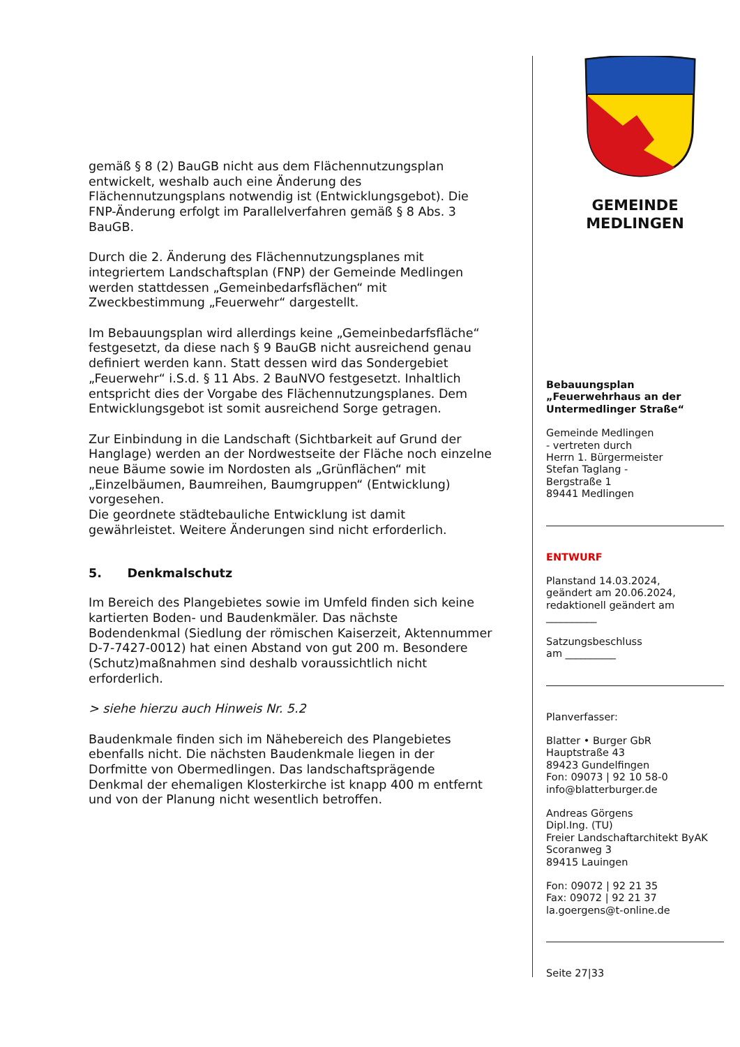gemäß § 8 (2) BauGB nicht aus dem Flächennutzungsplan entwickelt, weshalb auch eine Änderung des Flächennutzungsplans notwendig ist (Entwicklungsgebot). Die FNP-Änderung erfolgt im Parallelverfahren gemäß § 8 Abs. 3 BauGB.
Durch die 2. Änderung des Flächennutzungsplanes mit integriertem Landschaftsplan (FNP) der Gemeinde Medlingen werden stattdessen „Gemeinbedarfsflächen“ mit Zweckbestimmung „Feuerwehr“ dargestellt.
Im Bebauungsplan wird allerdings keine „Gemeinbedarfsfläche“ festgesetzt, da diese nach § 9 BauGB nicht ausreichend genau definiert werden kann. Statt dessen wird das Sondergebiet „Feuerwehr“ i.S.d. § 11 Abs. 2 BauNVO festgesetzt. Inhaltlich entspricht dies der Vorgabe des Flächennutzungsplanes. Dem Entwicklungsgebot ist somit ausreichend Sorge getragen.
Zur Einbindung in die Landschaft (Sichtbarkeit auf Grund der Hanglage) werden an der Nordwestseite der Fläche noch einzelne neue Bäume sowie im Nordosten als „Grünflächen“ mit „Einzelbäumen, Baumreihen, Baumgruppen“ (Entwicklung) vorgesehen.
Die geordnete städtebauliche Entwicklung ist damit gewährleistet. Weitere Änderungen sind nicht erforderlich.
5. Denkmalschutz
Im Bereich des Plangebietes sowie im Umfeld finden sich keine kartierten Boden- und Baudenkmäler. Das nächste Bodendenkmal (Siedlung der römischen Kaiserzeit, Aktennummer D-7-7427-0012) hat einen Abstand von gut 200 m. Besondere (Schutz)maßnahmen sind deshalb voraussichtlich nicht erforderlich.
> siehe hierzu auch Hinweis Nr. 5.2
Baudenkmale finden sich im Nähebereich des Plangebietes ebenfalls nicht. Die nächsten Baudenkmale liegen in der Dorfmitte von Obermedlingen. Das landschaftsprägende Denkmal der ehemaligen Klosterkirche ist knapp 400 m entfernt und von der Planung nicht wesentlich betroffen.
GEMEINDE
MEDLINGEN
Bebauungsplan
„Feuerwehrhaus an der Untermedlinger Straße“
Gemeinde Medlingen
- vertreten durch
Herrn 1. Bürgermeister
Stefan Taglang -
Bergstraße 1
89441 Medlingen
ENTWURF
Planstand 14.03.2024,
geändert am 20.06.2024,
redaktionell geändert am
__________
Satzungsbeschluss
am __________
Planverfasser:
Blatter • Burger GbR
Hauptstraße 43
89423 Gundelfingen
Fon: 09073 | 92 10 58-0
info@blatterburger.de
Andreas Görgens
Dipl.Ing. (TU)
Freier Landschaftarchitekt ByAK
Scoranweg 3
89415 Lauingen
Fon: 09072 | 92 21 35
Fax: 09072 | 92 21 37
la.goergens@t-online.de
Seite 27|33